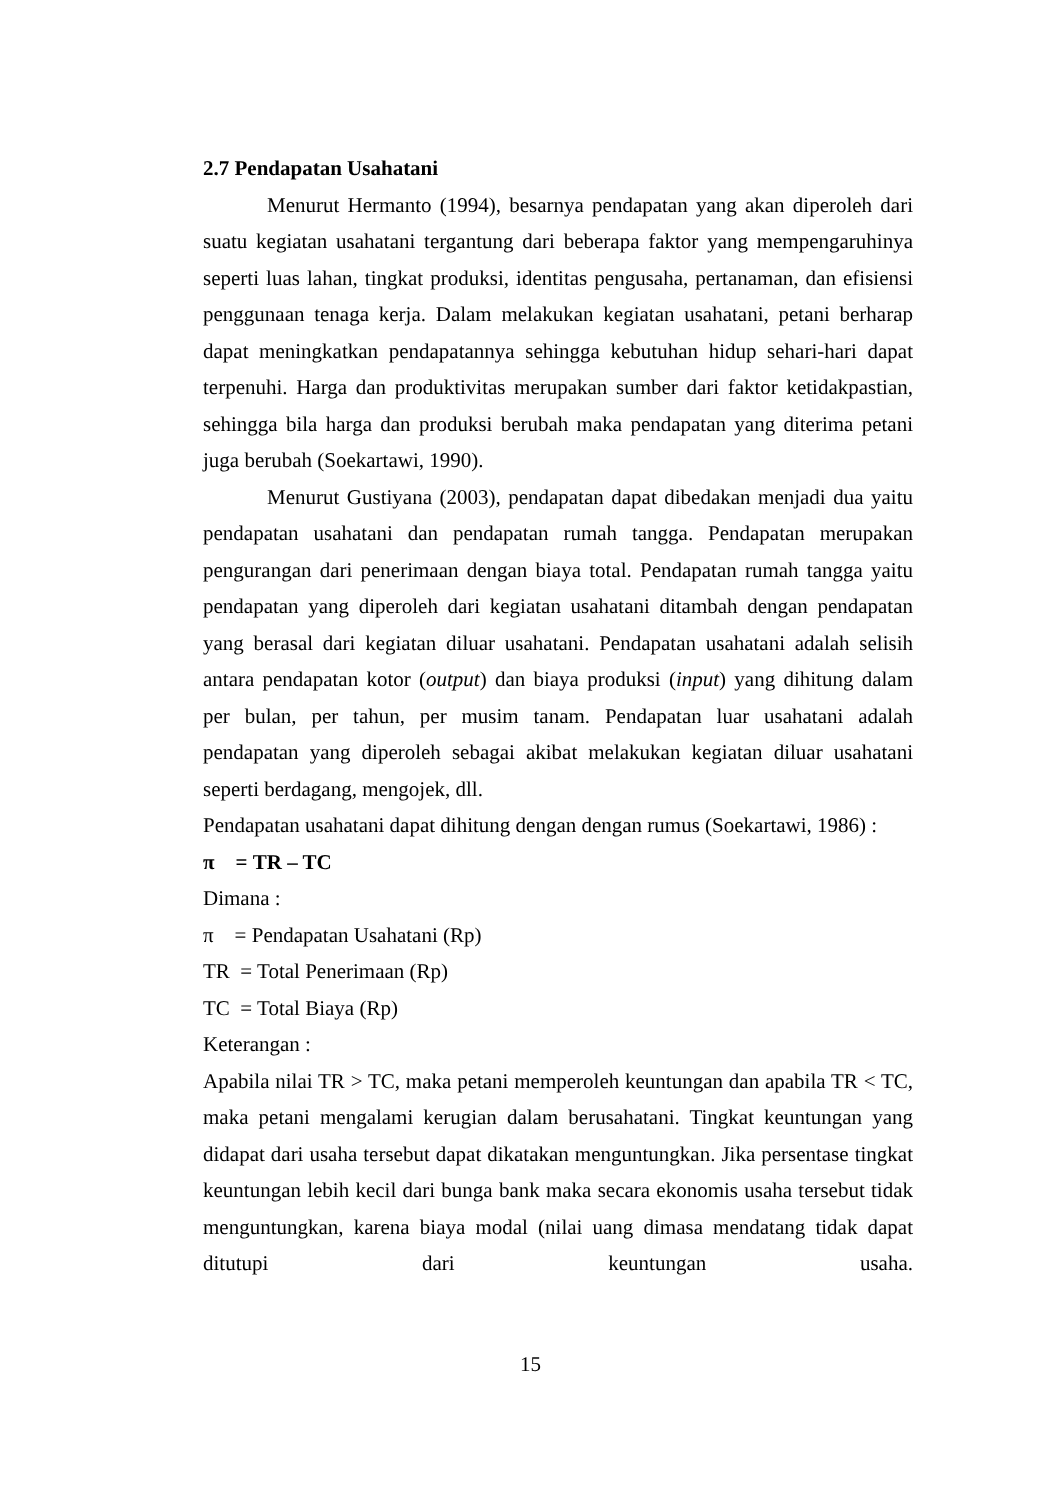2.7 Pendapatan Usahatani
Menurut Hermanto (1994), besarnya pendapatan yang akan diperoleh dari suatu kegiatan usahatani tergantung dari beberapa faktor yang mempengaruhinya seperti luas lahan, tingkat produksi, identitas pengusaha, pertanaman, dan efisiensi penggunaan tenaga kerja. Dalam melakukan kegiatan usahatani, petani berharap dapat meningkatkan pendapatannya sehingga kebutuhan hidup sehari-hari dapat terpenuhi. Harga dan produktivitas merupakan sumber dari faktor ketidakpastian, sehingga bila harga dan produksi berubah maka pendapatan yang diterima petani juga berubah (Soekartawi, 1990).
Menurut Gustiyana (2003), pendapatan dapat dibedakan menjadi dua yaitu pendapatan usahatani dan pendapatan rumah tangga. Pendapatan merupakan pengurangan dari penerimaan dengan biaya total. Pendapatan rumah tangga yaitu pendapatan yang diperoleh dari kegiatan usahatani ditambah dengan pendapatan yang berasal dari kegiatan diluar usahatani. Pendapatan usahatani adalah selisih antara pendapatan kotor (output) dan biaya produksi (input) yang dihitung dalam per bulan, per tahun, per musim tanam. Pendapatan luar usahatani adalah pendapatan yang diperoleh sebagai akibat melakukan kegiatan diluar usahatani seperti berdagang, mengojek, dll.
Pendapatan usahatani dapat dihitung dengan dengan rumus (Soekartawi, 1986) :
π = TR – TC
Dimana :
π = Pendapatan Usahatani (Rp)
TR = Total Penerimaan (Rp)
TC = Total Biaya (Rp)
Keterangan :
Apabila nilai TR > TC, maka petani memperoleh keuntungan dan apabila TR < TC, maka petani mengalami kerugian dalam berusahatani. Tingkat keuntungan yang didapat dari usaha tersebut dapat dikatakan menguntungkan. Jika persentase tingkat keuntungan lebih kecil dari bunga bank maka secara ekonomis usaha tersebut tidak menguntungkan, karena biaya modal (nilai uang dimasa mendatang tidak dapat ditutupi dari keuntungan usaha.
15